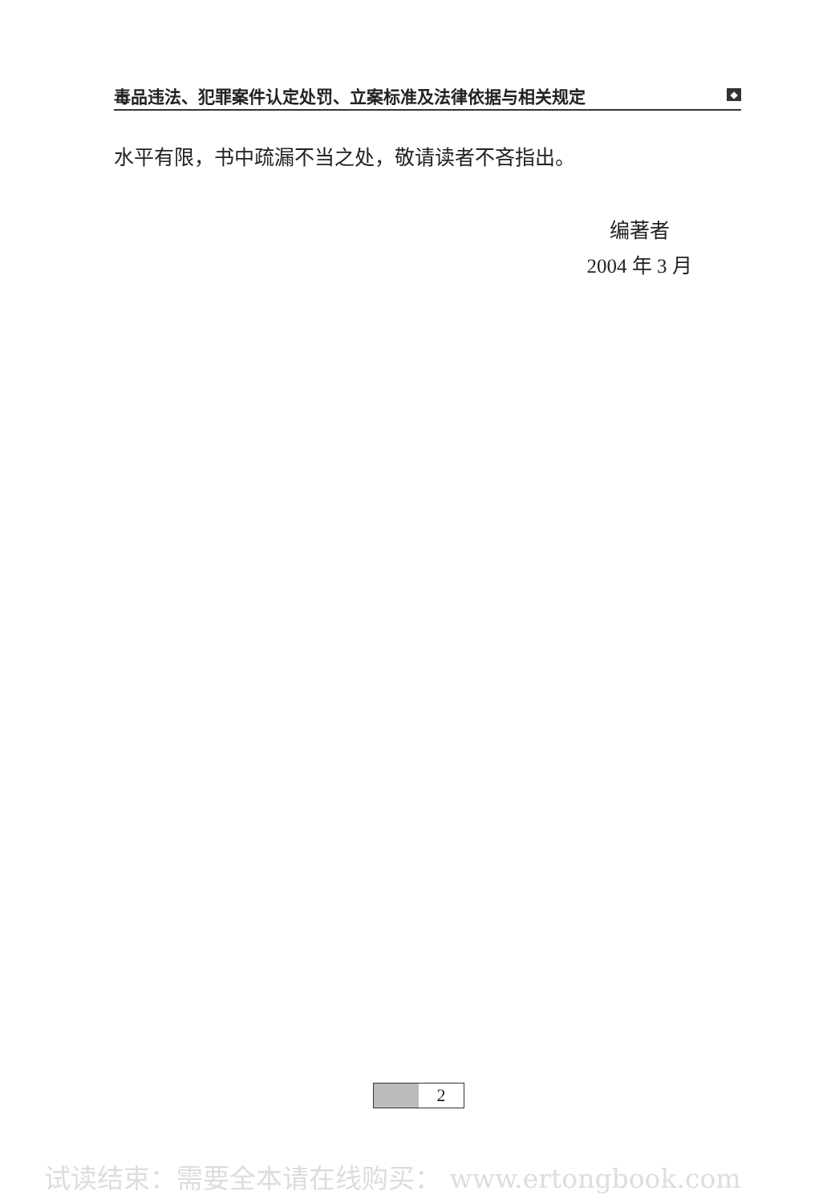毒品违法、犯罪案件认定处罚、立案标准及法律依据与相关规定 ◆
水平有限，书中疏漏不当之处，敬请读者不吝指出。
编著者
2004 年 3 月
2
试读结束：需要全本请在线购买： www.ertongbook.com